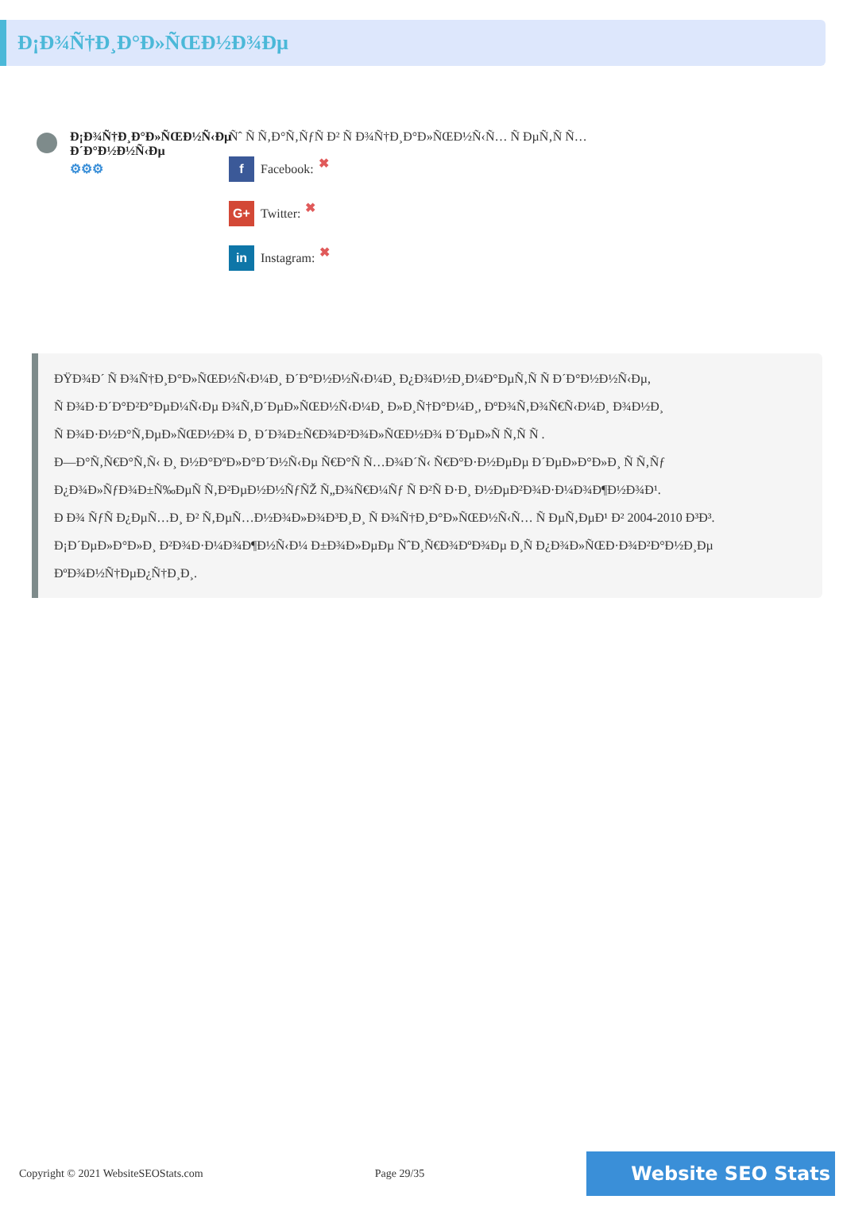Đ¡Đ¾Ñ†Đ¸Đ°Đ»ÑŒĐ½Đ¾Đµ
Đ¡Đ¾Ñ†Đ¸Đ°Đ»ÑŒĐ½Ñ‹Đµ Đ´Đ°Đ½Đ½Ñ‹Đµ
⚙⚙⚙
Ñˆ Ñ Ñ‚Đ°Ñ‚ÑƒÑ Đ² Ñ Đ¾Ñ†Đ¸Đ°Đ»ÑŒĐ½Ñ‹Ñ… Ñ ĐµÑ‚Ñ Ñ…
f Facebook: ✖
G+ Twitter: ✖
in Instagram: ✖
ĐŸĐ¾Đ´ Ñ Đ¾Ñ†Đ¸Đ°Đ»ÑŒĐ½Ñ‹Đ¼Đ¸ Đ´Đ°Đ½Đ½Ñ‹Đ¼Đ¸ Đ¿Đ¾Đ½Đ¸Đ¼Đ°ĐµÑ‚Ñ Ñ Đ´Đ°Đ½Đ½Ñ‹Đµ,
Ñ Đ¾Đ·Đ´Đ°Đ²Đ°ĐµĐ¼Ñ‹Đµ Đ¾Ñ‚Đ´ĐµĐ»ÑŒĐ½Ñ‹Đ¼Đ¸ Đ»Đ¸Ñ†Đ°Đ¼Đ¸, ĐºĐ¾Ñ‚Đ¾Ñ€Ñ‹Đ¼Đ¸ Đ¾Đ½Đ¸
Ñ Đ¾Đ·Đ½Đ°Ñ‚ĐµĐ»ÑŒĐ½Đ¾ Đ¸ Đ´Đ¾Đ±Ñ€Đ¾Đ²Đ¾Đ»ÑŒĐ½Đ¾ Đ´ĐµĐ»Ñ Ñ‚Ñ Ñ .
Đ—Đ°Ñ‚Ñ€Đ°Ñ‚Ñ‹ Đ¸ Đ½Đ°ĐºĐ»Đ°Đ´Đ½Ñ‹Đµ Ñ€Đ°Ñ Ñ…Đ¾Đ´Ñ‹ Ñ€Đ°Đ·Đ½ĐµĐµ Đ´ĐµĐ»Đ°Đ»Đ¸ Ñ Ñ‚Ñƒ
Đ¿Đ¾Đ»ÑƒĐ¾Đ±Ñ‰ĐµÑ Ñ‚Đ²ĐµĐ½Đ½ÑƒÑŽ Ñ„Đ¾Ñ€Đ¼Ñƒ Ñ Đ²Ñ Đ·Đ¸ Đ½ĐµĐ²Đ¾Đ·Đ¼Đ¾Đ¶Đ½Đ¾Đ¹.
Đ Đ¾ ÑƒÑ Đ¿ĐµÑ…Đ¸ Đ² Ñ‚ĐµÑ…Đ½Đ¾Đ»Đ¾Đ³Đ¸Đ¸ Ñ Đ¾Ñ†Đ¸Đ°Đ»ÑŒĐ½Ñ‹Ñ… Ñ ĐµÑ‚ĐµĐ¹ Đ² 2004-2010 Đ³Đ³.
Đ¡Đ´ĐµĐ»Đ°Đ»Đ¸ Đ²Đ¾Đ·Đ¼Đ¾Đ¶Đ½Ñ‹Đ¼ Đ±Đ¾Đ»ĐµĐµ ÑˆĐ¸Ñ€Đ¾ĐºĐ¾Đµ Đ¸Ñ Đ¿Đ¾Đ»ÑŒĐ·Đ¾Đ²Đ°Đ½Đ¸Đµ
ĐºĐ¾Đ½Ñ†ĐµĐ¿Ñ†Đ¸Đ¸.
Copyright © 2021 WebsiteSEOStats.com Page 29/35 Website SEO Stats